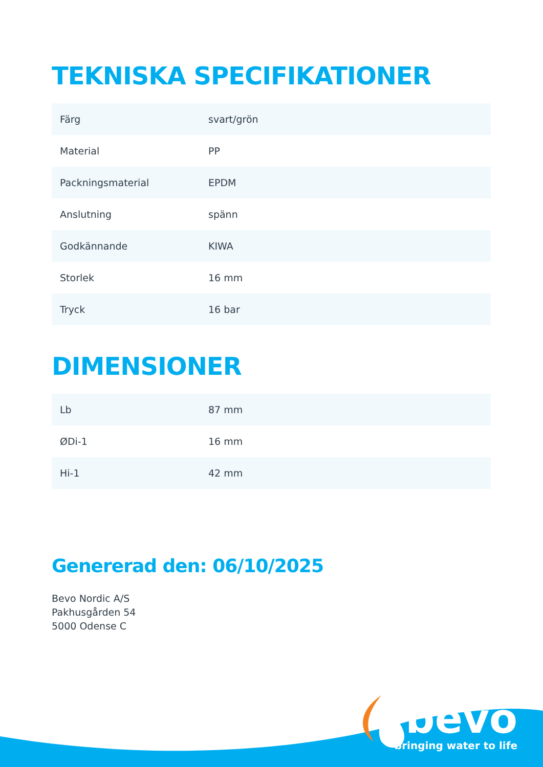TEKNISKA SPECIFIKATIONER
| Färg | svart/grön |
| Material | PP |
| Packningsmaterial | EPDM |
| Anslutning | spänn |
| Godkännande | KIWA |
| Storlek | 16 mm |
| Tryck | 16 bar |
DIMENSIONER
| Lb | 87 mm |
| ØDi-1 | 16 mm |
| Hi-1 | 42 mm |
Genererad den: 06/10/2025
Bevo Nordic A/S
Pakhusgården 54
5000 Odense C
bevo
bringing water to life